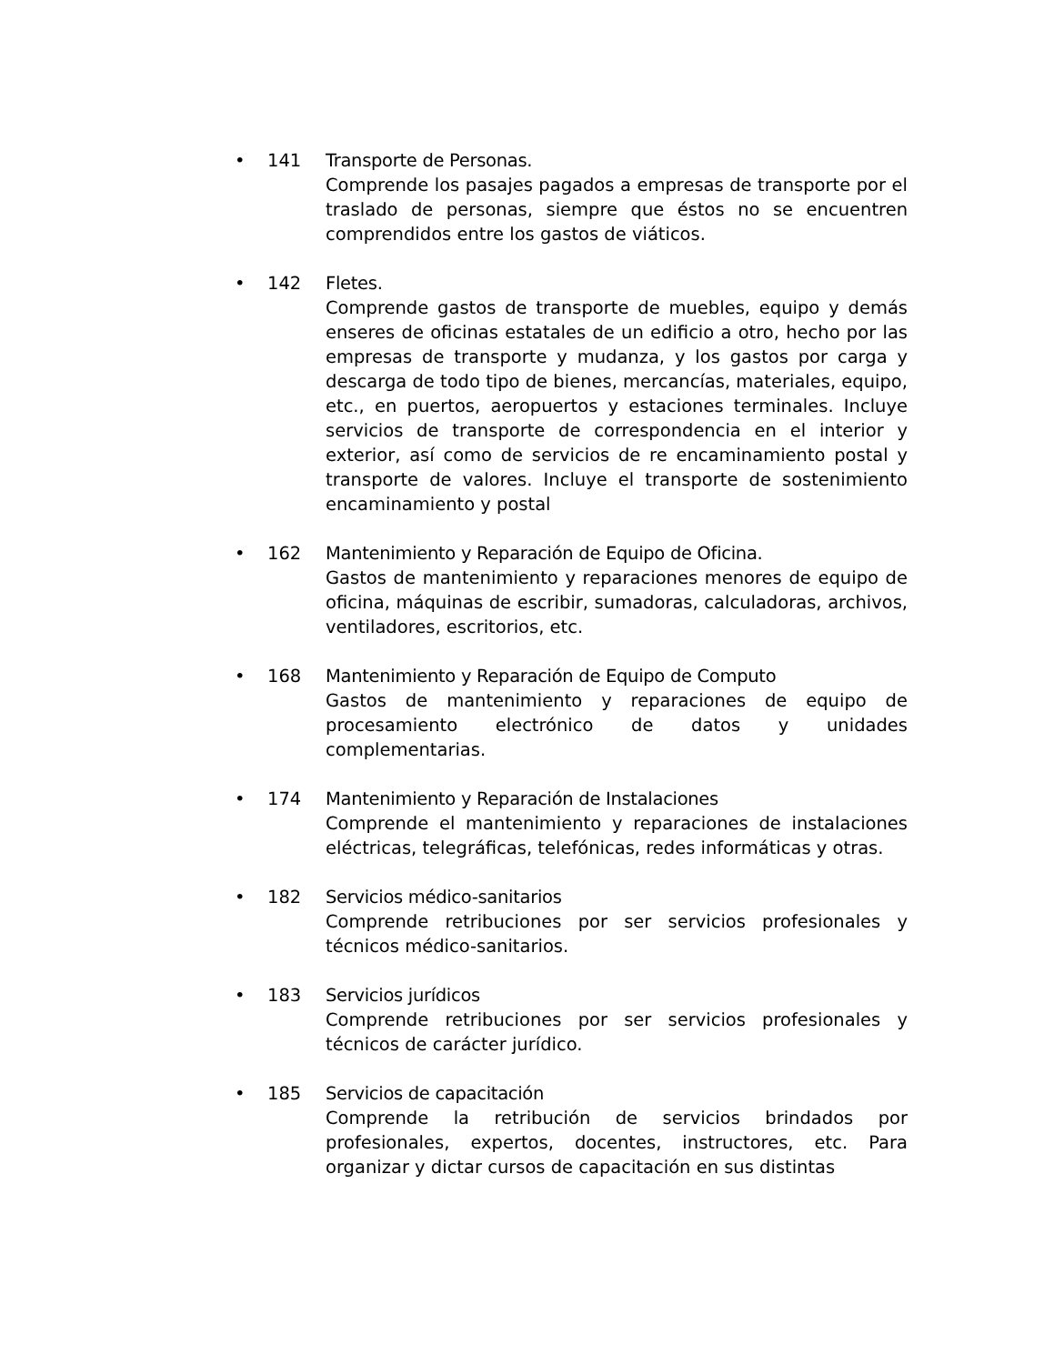• 141 Transporte de Personas.
Comprende los pasajes pagados a empresas de transporte por el traslado de personas, siempre que éstos no se encuentren comprendidos entre los gastos de viáticos.
• 142 Fletes.
Comprende gastos de transporte de muebles, equipo y demás enseres de oficinas estatales de un edificio a otro, hecho por las empresas de transporte y mudanza, y los gastos por carga y descarga de todo tipo de bienes, mercancías, materiales, equipo, etc., en puertos, aeropuertos y estaciones terminales. Incluye servicios de transporte de correspondencia en el interior y exterior, así como de servicios de re encaminamiento postal y transporte de valores. Incluye el transporte de sostenimiento encaminamiento y postal
• 162 Mantenimiento y Reparación de Equipo de Oficina.
Gastos de mantenimiento y reparaciones menores de equipo de oficina, máquinas de escribir, sumadoras, calculadoras, archivos, ventiladores, escritorios, etc.
• 168 Mantenimiento y Reparación de Equipo de Computo
Gastos de mantenimiento y reparaciones de equipo de procesamiento electrónico de datos y unidades complementarias.
• 174 Mantenimiento y Reparación de Instalaciones
Comprende el mantenimiento y reparaciones de instalaciones eléctricas, telegráficas, telefónicas, redes informáticas y otras.
• 182 Servicios médico-sanitarios
Comprende retribuciones por ser servicios profesionales y técnicos médico-sanitarios.
• 183 Servicios jurídicos
Comprende retribuciones por ser servicios profesionales y técnicos de carácter jurídico.
• 185 Servicios de capacitación
Comprende la retribución de servicios brindados por profesionales, expertos, docentes, instructores, etc. Para organizar y dictar cursos de capacitación en sus distintas